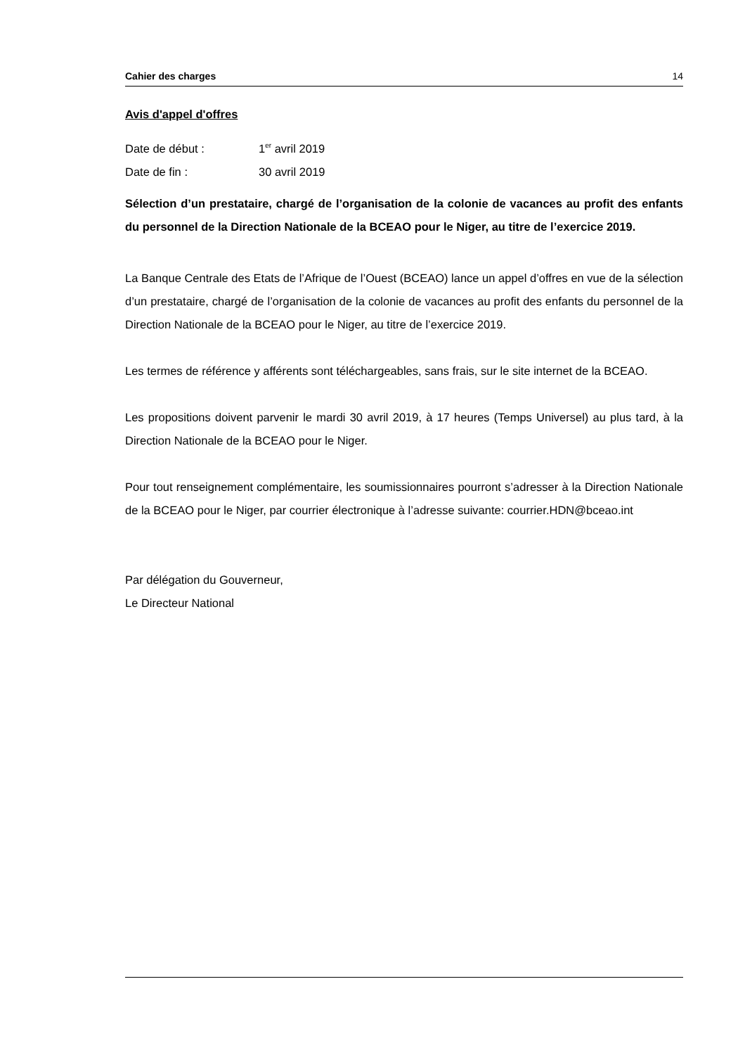Cahier des charges 14
Avis d'appel d'offres
Date de début : 1<sup>er</sup> avril 2019
Date de fin : 30 avril 2019
Sélection d’un prestataire, chargé de l’organisation de la colonie de vacances au profit des enfants du personnel de la Direction Nationale de la BCEAO pour le Niger, au titre de l’exercice 2019.
La Banque Centrale des Etats de l’Afrique de l’Ouest (BCEAO) lance un appel d’offres en vue de la sélection d’un prestataire, chargé de l’organisation de la colonie de vacances au profit des enfants du personnel de la Direction Nationale de la BCEAO pour le Niger, au titre de l’exercice 2019.
Les termes de référence y afférents sont téléchargeables, sans frais, sur le site internet de la BCEAO.
Les propositions doivent parvenir le mardi 30 avril 2019, à 17 heures (Temps Universel) au plus tard, à la Direction Nationale de la BCEAO pour le Niger.
Pour tout renseignement complémentaire, les soumissionnaires pourront s’adresser à la Direction Nationale de la BCEAO pour le Niger, par courrier électronique à l’adresse suivante: courrier.HDN@bceao.int
Par délégation du Gouverneur,
Le Directeur National